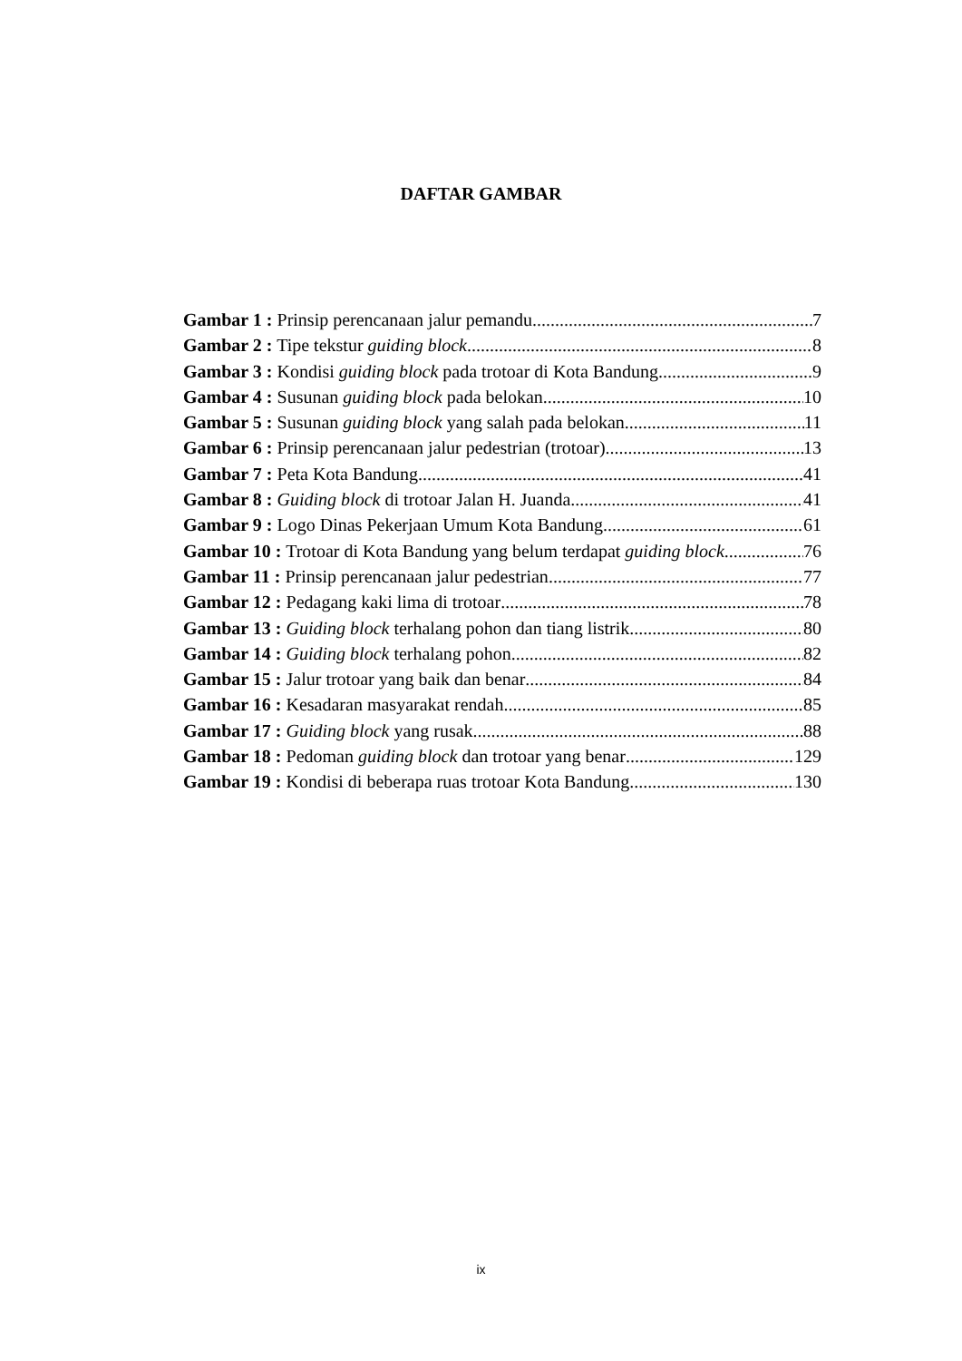DAFTAR GAMBAR
Gambar 1 : Prinsip perencanaan jalur pemandu 7
Gambar 2 : Tipe tekstur guiding block 8
Gambar 3 : Kondisi guiding block pada trotoar di Kota Bandung 9
Gambar 4 : Susunan guiding block pada belokan 10
Gambar 5 : Susunan guiding block yang salah pada belokan 11
Gambar 6 : Prinsip perencanaan jalur pedestrian (trotoar) 13
Gambar 7 : Peta Kota Bandung 41
Gambar 8 : Guiding block di trotoar Jalan H. Juanda 41
Gambar 9 : Logo Dinas Pekerjaan Umum Kota Bandung 61
Gambar 10 : Trotoar di Kota Bandung yang belum terdapat guiding block 76
Gambar 11 : Prinsip perencanaan jalur pedestrian 77
Gambar 12 : Pedagang kaki lima di trotoar 78
Gambar 13 : Guiding block terhalang pohon dan tiang listrik 80
Gambar 14 : Guiding block terhalang pohon 82
Gambar 15 : Jalur trotoar yang baik dan benar 84
Gambar 16 : Kesadaran masyarakat rendah 85
Gambar 17 : Guiding block yang rusak 88
Gambar 18 : Pedoman guiding block dan trotoar yang benar 129
Gambar 19 : Kondisi di beberapa ruas trotoar Kota Bandung 130
ix